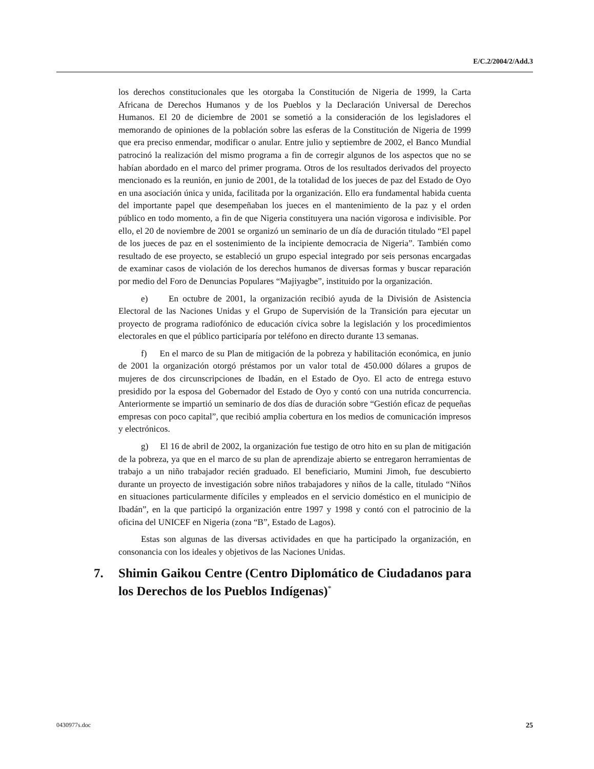E/C.2/2004/2/Add.3
los derechos constitucionales que les otorgaba la Constitución de Nigeria de 1999, la Carta Africana de Derechos Humanos y de los Pueblos y la Declaración Universal de Derechos Humanos. El 20 de diciembre de 2001 se sometió a la consideración de los legisladores el memorando de opiniones de la población sobre las esferas de la Constitución de Nigeria de 1999 que era preciso enmendar, modificar o anular. Entre julio y septiembre de 2002, el Banco Mundial patrocinó la realización del mismo programa a fin de corregir algunos de los aspectos que no se habían abordado en el marco del primer programa. Otros de los resultados derivados del proyecto mencionado es la reunión, en junio de 2001, de la totalidad de los jueces de paz del Estado de Oyo en una asociación única y unida, facilitada por la organización. Ello era fundamental habida cuenta del importante papel que desempeñaban los jueces en el mantenimiento de la paz y el orden público en todo momento, a fin de que Nigeria constituyera una nación vigorosa e indivisible. Por ello, el 20 de noviembre de 2001 se organizó un seminario de un día de duración titulado “El papel de los jueces de paz en el sostenimiento de la incipiente democracia de Nigeria”. También como resultado de ese proyecto, se estableció un grupo especial integrado por seis personas encargadas de examinar casos de violación de los derechos humanos de diversas formas y buscar reparación por medio del Foro de Denuncias Populares “Majiyagbe”, instituido por la organización.
e) En octubre de 2001, la organización recibió ayuda de la División de Asistencia Electoral de las Naciones Unidas y el Grupo de Supervisión de la Transición para ejecutar un proyecto de programa radiofónico de educación cívica sobre la legislación y los procedimientos electorales en que el público participaría por teléfono en directo durante 13 semanas.
f) En el marco de su Plan de mitigación de la pobreza y habilitación económica, en junio de 2001 la organización otorgó préstamos por un valor total de 450.000 dólares a grupos de mujeres de dos circunscripciones de Ibadán, en el Estado de Oyo. El acto de entrega estuvo presidido por la esposa del Gobernador del Estado de Oyo y contó con una nutrida concurrencia. Anteriormente se impartió un seminario de dos días de duración sobre “Gestión eficaz de pequeñas empresas con poco capital”, que recibió amplia cobertura en los medios de comunicación impresos y electrónicos.
g) El 16 de abril de 2002, la organización fue testigo de otro hito en su plan de mitigación de la pobreza, ya que en el marco de su plan de aprendizaje abierto se entregaron herramientas de trabajo a un niño trabajador recién graduado. El beneficiario, Mumini Jimoh, fue descubierto durante un proyecto de investigación sobre niños trabajadores y niños de la calle, titulado “Niños en situaciones particularmente difíciles y empleados en el servicio doméstico en el municipio de Ibadán”, en la que participó la organización entre 1997 y 1998 y contó con el patrocinio de la oficina del UNICEF en Nigeria (zona “B”, Estado de Lagos).
Estas son algunas de las diversas actividades en que ha participado la organización, en consonancia con los ideales y objetivos de las Naciones Unidas.
7.
Shimin Gaikou Centre (Centro Diplomático de Ciudadanos para los Derechos de los Pueblos Indígenas)<sup>*</sup>
0430977s.doc 25